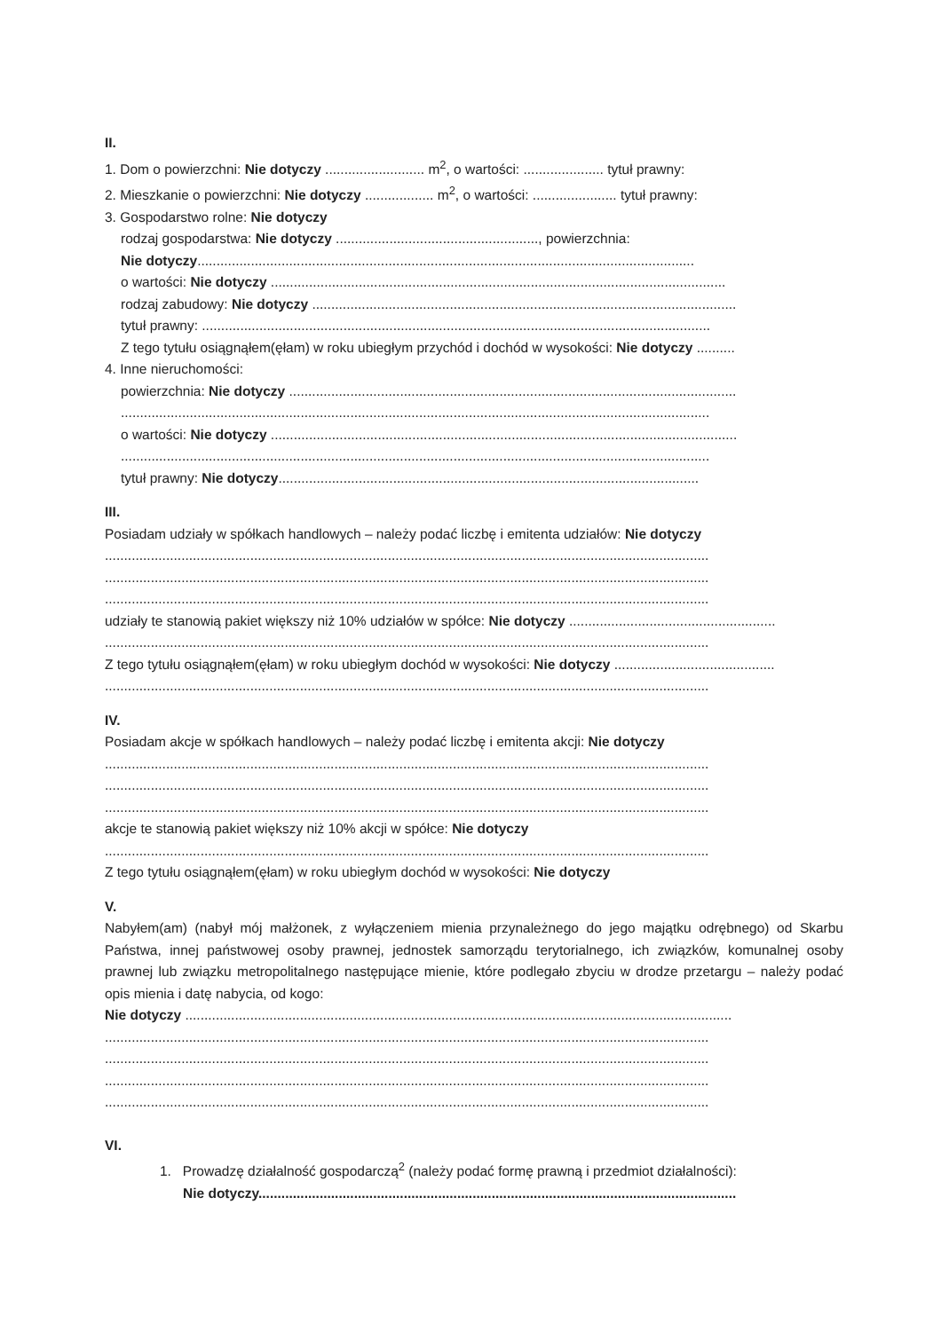II.
1. Dom o powierzchni: Nie dotyczy .......................... m<sup>2</sup>, o wartości: ..................... tytuł prawny:
2. Mieszkanie o powierzchni: Nie dotyczy .................. m<sup>2</sup>, o wartości: ...................... tytuł prawny:
3. Gospodarstwo rolne: Nie dotyczy
rodzaj gospodarstwa: Nie dotyczy ....................................................., powierzchnia:
Nie dotyczy..................................................................................................................................
o wartości: Nie dotyczy .......................................................................................................................
rodzaj zabudowy: Nie dotyczy ...............................................................................................................
tytuł prawny: .....................................................................................................................................
Z tego tytułu osiągnąłem(ęłam) w roku ubiegłym przychód i dochód w wysokości: Nie dotyczy ..........
4. Inne nieruchomości:
powierzchnia: Nie dotyczy .....................................................................................................................
..........................................................................................................................................................
o wartości: Nie dotyczy ..........................................................................................................................
..........................................................................................................................................................
tytuł prawny: Nie dotyczy..............................................................................................................
III.
Posiadam udziały w spółkach handlowych – należy podać liczbę i emitenta udziałów: Nie dotyczy
..............................................................................................................................................................
..............................................................................................................................................................
..............................................................................................................................................................
udziały te stanowią pakiet większy niż 10% udziałów w spółce: Nie dotyczy ......................................................
..............................................................................................................................................................
Z tego tytułu osiągnąłem(ęłam) w roku ubiegłym dochód w wysokości: Nie dotyczy ..........................................
..............................................................................................................................................................
IV.
Posiadam akcje w spółkach handlowych – należy podać liczbę i emitenta akcji: Nie dotyczy
..............................................................................................................................................................
..............................................................................................................................................................
..............................................................................................................................................................
akcje te stanowią pakiet większy niż 10% akcji w spółce: Nie dotyczy
..............................................................................................................................................................
Z tego tytułu osiągnąłem(ęłam) w roku ubiegłym dochód w wysokości: Nie dotyczy
V.
Nabyłem(am) (nabył mój małżonek, z wyłączeniem mienia przynależnego do jego majątku odrębnego) od Skarbu Państwa, innej państwowej osoby prawnej, jednostek samorządu terytorialnego, ich związków, komunalnej osoby prawnej lub związku metropolitalnego następujące mienie, które podlegało zbyciu w drodze przetargu – należy podać opis mienia i datę nabycia, od kogo:
Nie dotyczy ...............................................................................................................................................
..............................................................................................................................................................
..............................................................................................................................................................
..............................................................................................................................................................
..............................................................................................................................................................
VI.
1. Prowadzę działalność gospodarczą<sup>2</sup> (należy podać formę prawną i przedmiot działalności):
Nie dotyczy.............................................................................................................................